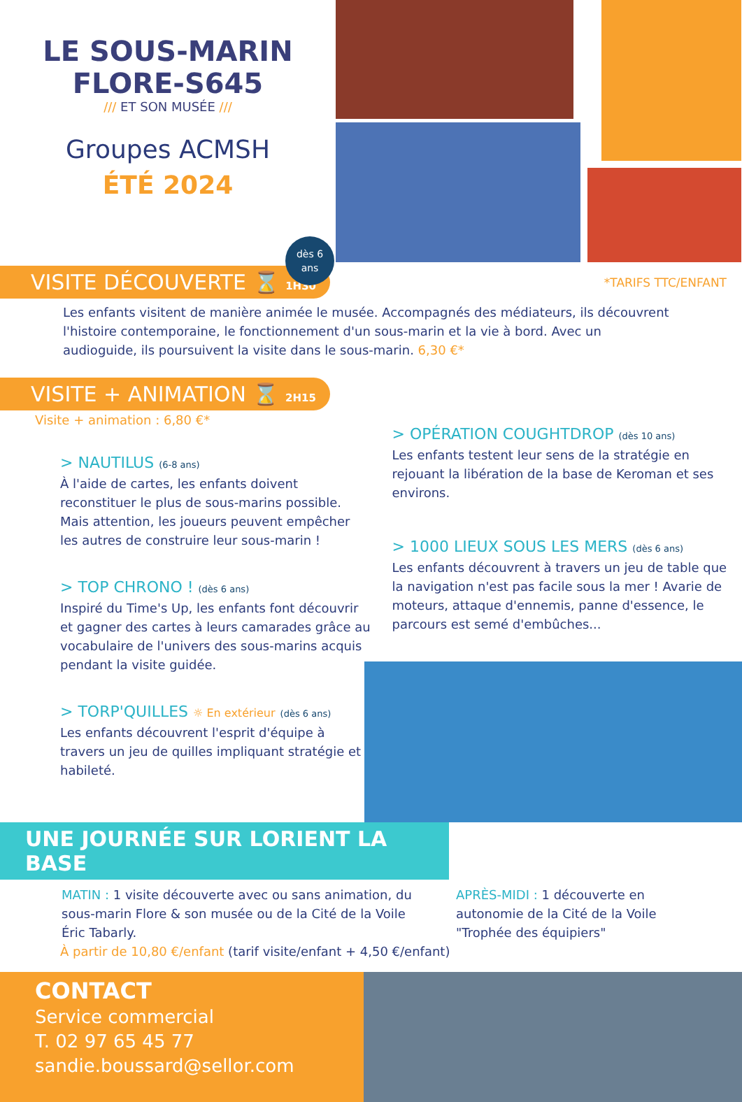LE SOUS-MARIN
FLORE-S645
/// ET SON MUSÉE ///
Groupes ACMSH
ÉTÉ 2024
dès 6
ans
VISITE DÉCOUVERTE ⌛ 1H30
*TARIFS TTC/ENFANT
Les enfants visitent de manière animée le musée. Accompagnés des médiateurs, ils découvrent l'histoire contemporaine, le fonctionnement d'un sous-marin et la vie à bord. Avec un audioguide, ils poursuivent la visite dans le sous-marin. 6,30 €*
VISITE + ANIMATION ⌛ 2H15
Visite + animation : 6,80 €*
> NAUTILUS (6-8 ans)
À l'aide de cartes, les enfants doivent reconstituer le plus de sous-marins possible. Mais attention, les joueurs peuvent empêcher les autres de construire leur sous-marin !
> TOP CHRONO ! (dès 6 ans)
Inspiré du Time's Up, les enfants font découvrir et gagner des cartes à leurs camarades grâce au vocabulaire de l'univers des sous-marins acquis pendant la visite guidée.
> TORP'QUILLES ☼ En extérieur (dès 6 ans)
Les enfants découvrent l'esprit d'équipe à travers un jeu de quilles impliquant stratégie et habileté.
> OPÉRATION COUGHTDROP (dès 10 ans)
Les enfants testent leur sens de la stratégie en rejouant la libération de la base de Keroman et ses environs.
> 1000 LIEUX SOUS LES MERS (dès 6 ans)
Les enfants découvrent à travers un jeu de table que la navigation n'est pas facile sous la mer ! Avarie de moteurs, attaque d'ennemis, panne d'essence, le parcours est semé d'embûches...
UNE JOURNÉE SUR LORIENT LA BASE
MATIN : 1 visite découverte avec ou sans animation, du sous-marin Flore & son musée ou de la Cité de la Voile Éric Tabarly.
APRÈS-MIDI : 1 découverte en autonomie de la Cité de la Voile "Trophée des équipiers"
À partir de 10,80 €/enfant (tarif visite/enfant + 4,50 €/enfant)
CONTACT
Service commercial
T. 02 97 65 45 77
sandie.boussard@sellor.com